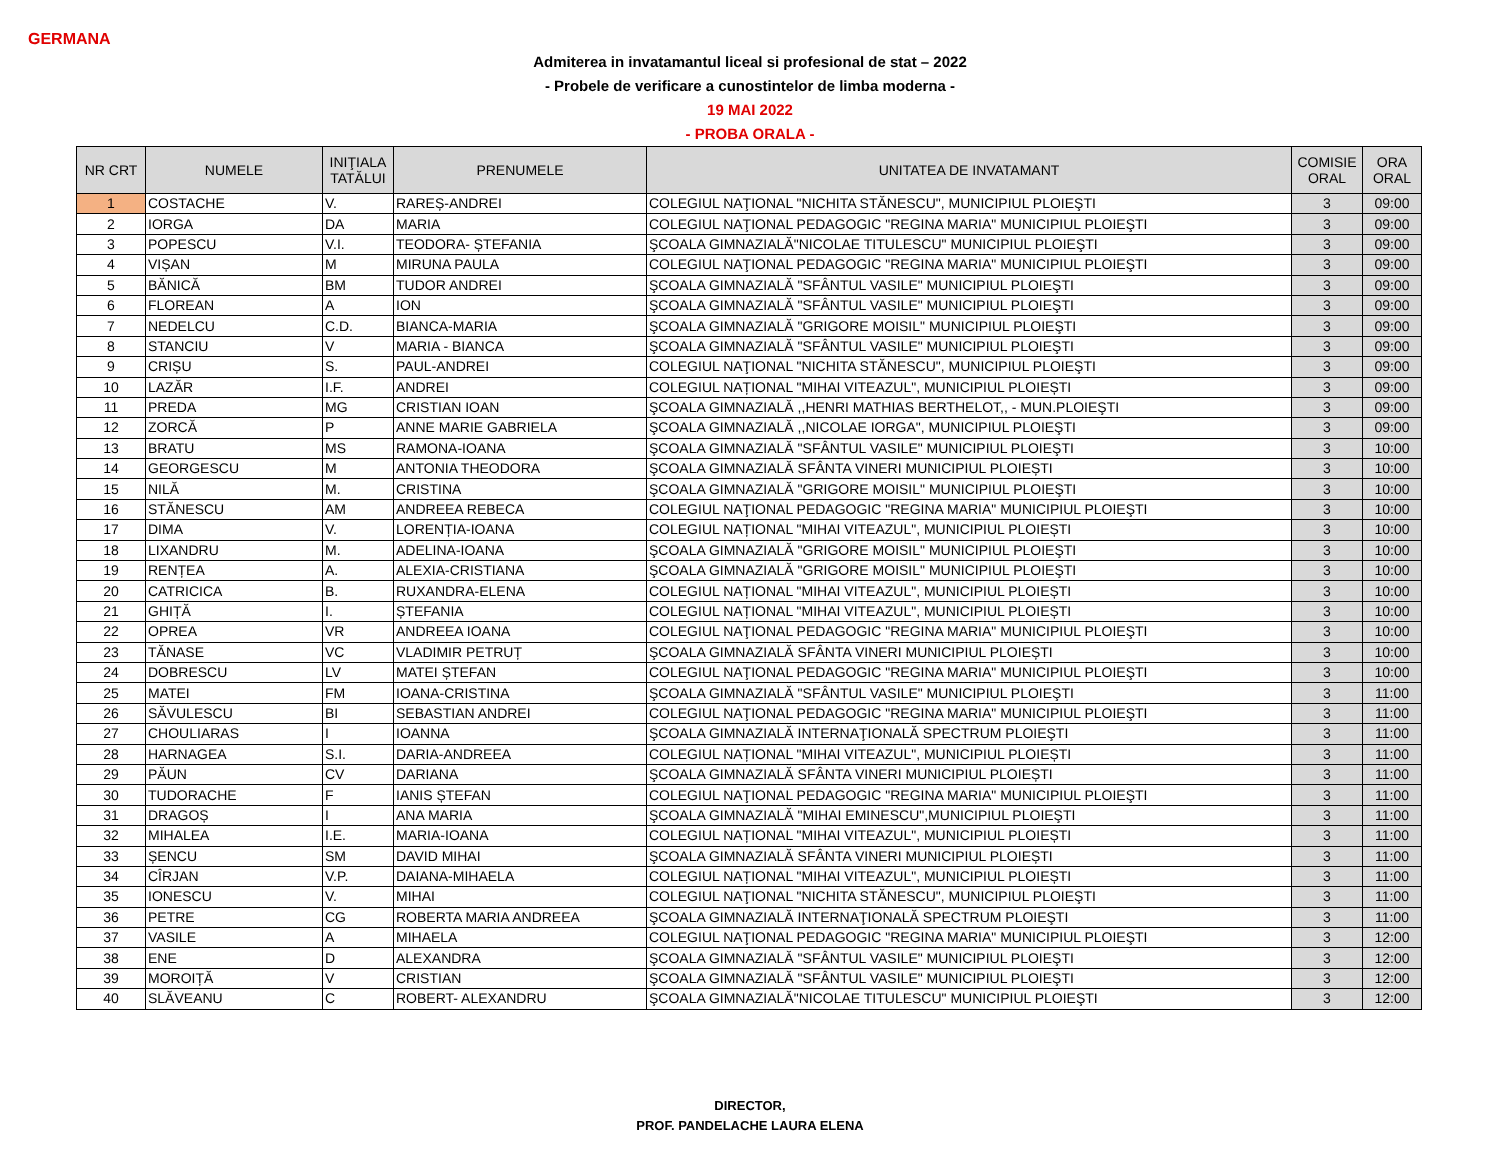GERMANA
Admiterea in invatamantul liceal si profesional de stat – 2022
- Probele de verificare a cunostintelor de limba moderna -
19 MAI 2022
- PROBA ORALA -
| NR CRT | NUMELE | INIŢIALA TATĂLUI | PRENUMELE | UNITATEA DE INVATAMANT | COMISIE ORAL | ORA ORAL |
| --- | --- | --- | --- | --- | --- | --- |
| 1 | COSTACHE | V. | RAREȘ-ANDREI | COLEGIUL NAŢIONAL "NICHITA STĂNESCU", MUNICIPIUL PLOIEŞTI | 3 | 09:00 |
| 2 | IORGA | DA | MARIA | COLEGIUL NAŢIONAL PEDAGOGIC "REGINA MARIA" MUNICIPIUL PLOIEŞTI | 3 | 09:00 |
| 3 | POPESCU | V.I. | TEODORA- ȘTEFANIA | ŞCOALA GIMNAZIALĂ"NICOLAE TITULESCU" MUNICIPIUL PLOIEŞTI | 3 | 09:00 |
| 4 | VIȘAN | M | MIRUNA PAULA | COLEGIUL NAŢIONAL PEDAGOGIC "REGINA MARIA" MUNICIPIUL PLOIEŞTI | 3 | 09:00 |
| 5 | BĂNICĂ | BM | TUDOR ANDREI | ŞCOALA GIMNAZIALĂ "SFÂNTUL VASILE" MUNICIPIUL PLOIEŞTI | 3 | 09:00 |
| 6 | FLOREAN | A | ION | ŞCOALA GIMNAZIALĂ "SFÂNTUL VASILE" MUNICIPIUL PLOIEŞTI | 3 | 09:00 |
| 7 | NEDELCU | C.D. | BIANCA-MARIA | ŞCOALA GIMNAZIALĂ "GRIGORE MOISIL" MUNICIPIUL PLOIEŞTI | 3 | 09:00 |
| 8 | STANCIU | V | MARIA - BIANCA | ŞCOALA GIMNAZIALĂ "SFÂNTUL VASILE" MUNICIPIUL PLOIEŞTI | 3 | 09:00 |
| 9 | CRIȘU | S. | PAUL-ANDREI | COLEGIUL NAŢIONAL "NICHITA STĂNESCU", MUNICIPIUL PLOIEŞTI | 3 | 09:00 |
| 10 | LAZĂR | I.F. | ANDREI | COLEGIUL NAȚIONAL "MIHAI VITEAZUL", MUNICIPIUL PLOIEȘTI | 3 | 09:00 |
| 11 | PREDA | MG | CRISTIAN IOAN | ŞCOALA GIMNAZIALĂ ,,HENRI MATHIAS BERTHELOT,, - MUN.PLOIEŞTI | 3 | 09:00 |
| 12 | ZORCĂ | P | ANNE MARIE GABRIELA | ŞCOALA GIMNAZIALĂ ,,NICOLAE IORGA", MUNICIPIUL PLOIEŞTI | 3 | 09:00 |
| 13 | BRATU | MS | RAMONA-IOANA | ŞCOALA GIMNAZIALĂ "SFÂNTUL VASILE" MUNICIPIUL PLOIEŞTI | 3 | 10:00 |
| 14 | GEORGESCU | M | ANTONIA THEODORA | ŞCOALA GIMNAZIALĂ SFÂNTA VINERI MUNICIPIUL PLOIEȘTI | 3 | 10:00 |
| 15 | NILĂ | M. | CRISTINA | ŞCOALA GIMNAZIALĂ "GRIGORE MOISIL" MUNICIPIUL PLOIEŞTI | 3 | 10:00 |
| 16 | STĂNESCU | AM | ANDREEA REBECA | COLEGIUL NAŢIONAL PEDAGOGIC "REGINA MARIA" MUNICIPIUL PLOIEŞTI | 3 | 10:00 |
| 17 | DIMA | V. | LORENȚIA-IOANA | COLEGIUL NAȚIONAL "MIHAI VITEAZUL", MUNICIPIUL PLOIEȘTI | 3 | 10:00 |
| 18 | LIXANDRU | M. | ADELINA-IOANA | ŞCOALA GIMNAZIALĂ "GRIGORE MOISIL" MUNICIPIUL PLOIEŞTI | 3 | 10:00 |
| 19 | RENȚEA | A. | ALEXIA-CRISTIANA | ŞCOALA GIMNAZIALĂ "GRIGORE MOISIL" MUNICIPIUL PLOIEŞTI | 3 | 10:00 |
| 20 | CATRICICA | B. | RUXANDRA-ELENA | COLEGIUL NAȚIONAL "MIHAI VITEAZUL", MUNICIPIUL PLOIEȘTI | 3 | 10:00 |
| 21 | GHIȚĂ | I. | ȘTEFANIA | COLEGIUL NAȚIONAL "MIHAI VITEAZUL", MUNICIPIUL PLOIEȘTI | 3 | 10:00 |
| 22 | OPREA | VR | ANDREEA IOANA | COLEGIUL NAŢIONAL PEDAGOGIC "REGINA MARIA" MUNICIPIUL PLOIEŞTI | 3 | 10:00 |
| 23 | TĂNASE | VC | VLADIMIR PETRUȚ | ŞCOALA GIMNAZIALĂ SFÂNTA VINERI MUNICIPIUL PLOIEȘTI | 3 | 10:00 |
| 24 | DOBRESCU | LV | MATEI ȘTEFAN | COLEGIUL NAŢIONAL PEDAGOGIC "REGINA MARIA" MUNICIPIUL PLOIEŞTI | 3 | 10:00 |
| 25 | MATEI | FM | IOANA-CRISTINA | ŞCOALA GIMNAZIALĂ "SFÂNTUL VASILE" MUNICIPIUL PLOIEŞTI | 3 | 11:00 |
| 26 | SĂVULESCU | BI | SEBASTIAN ANDREI | COLEGIUL NAŢIONAL PEDAGOGIC "REGINA MARIA" MUNICIPIUL PLOIEŞTI | 3 | 11:00 |
| 27 | CHOULIARAS | I | IOANNA | ŞCOALA GIMNAZIALĂ INTERNAŢIONALĂ SPECTRUM PLOIEŞTI | 3 | 11:00 |
| 28 | HARNAGEA | S.I. | DARIA-ANDREEA | COLEGIUL NAȚIONAL "MIHAI VITEAZUL", MUNICIPIUL PLOIEȘTI | 3 | 11:00 |
| 29 | PĂUN | CV | DARIANA | ŞCOALA GIMNAZIALĂ SFÂNTA VINERI MUNICIPIUL PLOIEȘTI | 3 | 11:00 |
| 30 | TUDORACHE | F | IANIS ȘTEFAN | COLEGIUL NAŢIONAL PEDAGOGIC "REGINA MARIA" MUNICIPIUL PLOIEŞTI | 3 | 11:00 |
| 31 | DRAGOȘ | I | ANA MARIA | ŞCOALA GIMNAZIALĂ "MIHAI EMINESCU",MUNICIPIUL PLOIEŞTI | 3 | 11:00 |
| 32 | MIHALEA | I.E. | MARIA-IOANA | COLEGIUL NAȚIONAL "MIHAI VITEAZUL", MUNICIPIUL PLOIEȘTI | 3 | 11:00 |
| 33 | ȘENCU | SM | DAVID MIHAI | ŞCOALA GIMNAZIALĂ SFÂNTA VINERI MUNICIPIUL PLOIEȘTI | 3 | 11:00 |
| 34 | CÎRJAN | V.P. | DAIANA-MIHAELA | COLEGIUL NAȚIONAL "MIHAI VITEAZUL", MUNICIPIUL PLOIEȘTI | 3 | 11:00 |
| 35 | IONESCU | V. | MIHAI | COLEGIUL NAŢIONAL "NICHITA STĂNESCU", MUNICIPIUL PLOIEŞTI | 3 | 11:00 |
| 36 | PETRE | CG | ROBERTA MARIA ANDREEA | ŞCOALA GIMNAZIALĂ INTERNAŢIONALĂ SPECTRUM PLOIEŞTI | 3 | 11:00 |
| 37 | VASILE | A | MIHAELA | COLEGIUL NAŢIONAL PEDAGOGIC "REGINA MARIA" MUNICIPIUL PLOIEŞTI | 3 | 12:00 |
| 38 | ENE | D | ALEXANDRA | ŞCOALA GIMNAZIALĂ "SFÂNTUL VASILE" MUNICIPIUL PLOIEŞTI | 3 | 12:00 |
| 39 | MOROIȚĂ | V | CRISTIAN | ŞCOALA GIMNAZIALĂ "SFÂNTUL VASILE" MUNICIPIUL PLOIEŞTI | 3 | 12:00 |
| 40 | SLĂVEANU | C | ROBERT- ALEXANDRU | ŞCOALA GIMNAZIALĂ"NICOLAE TITULESCU" MUNICIPIUL PLOIEŞTI | 3 | 12:00 |
DIRECTOR,
PROF. PANDELACHE LAURA ELENA